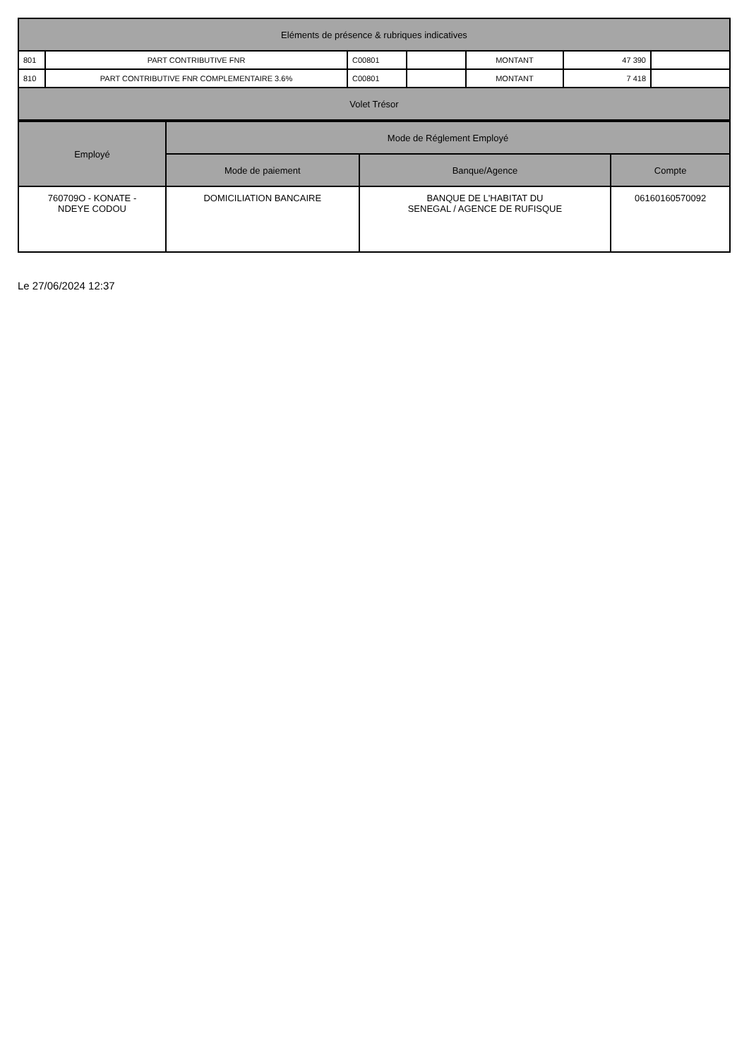| Eléments de présence & rubriques indicatives | | | | | | |
| --- | --- | --- | --- | --- | --- | --- |
| 801 | PART CONTRIBUTIVE FNR | C00801 | | MONTANT | 47 390 | |
| 810 | PART CONTRIBUTIVE FNR COMPLEMENTAIRE 3.6% | C00801 | | MONTANT | 7 418 | |
| Volet Trésor | | | | | | |
| Employé | Mode de Réglement Employé | | |
| --- | --- | --- | --- |
| | Mode de paiement | Banque/Agence | Compte |
| 760709O - KONATE - NDEYE CODOU | DOMICILIATION BANCAIRE | BANQUE DE L'HABITAT DU SENEGAL / AGENCE DE RUFISQUE | 06160160570092 |
Le 27/06/2024 12:37